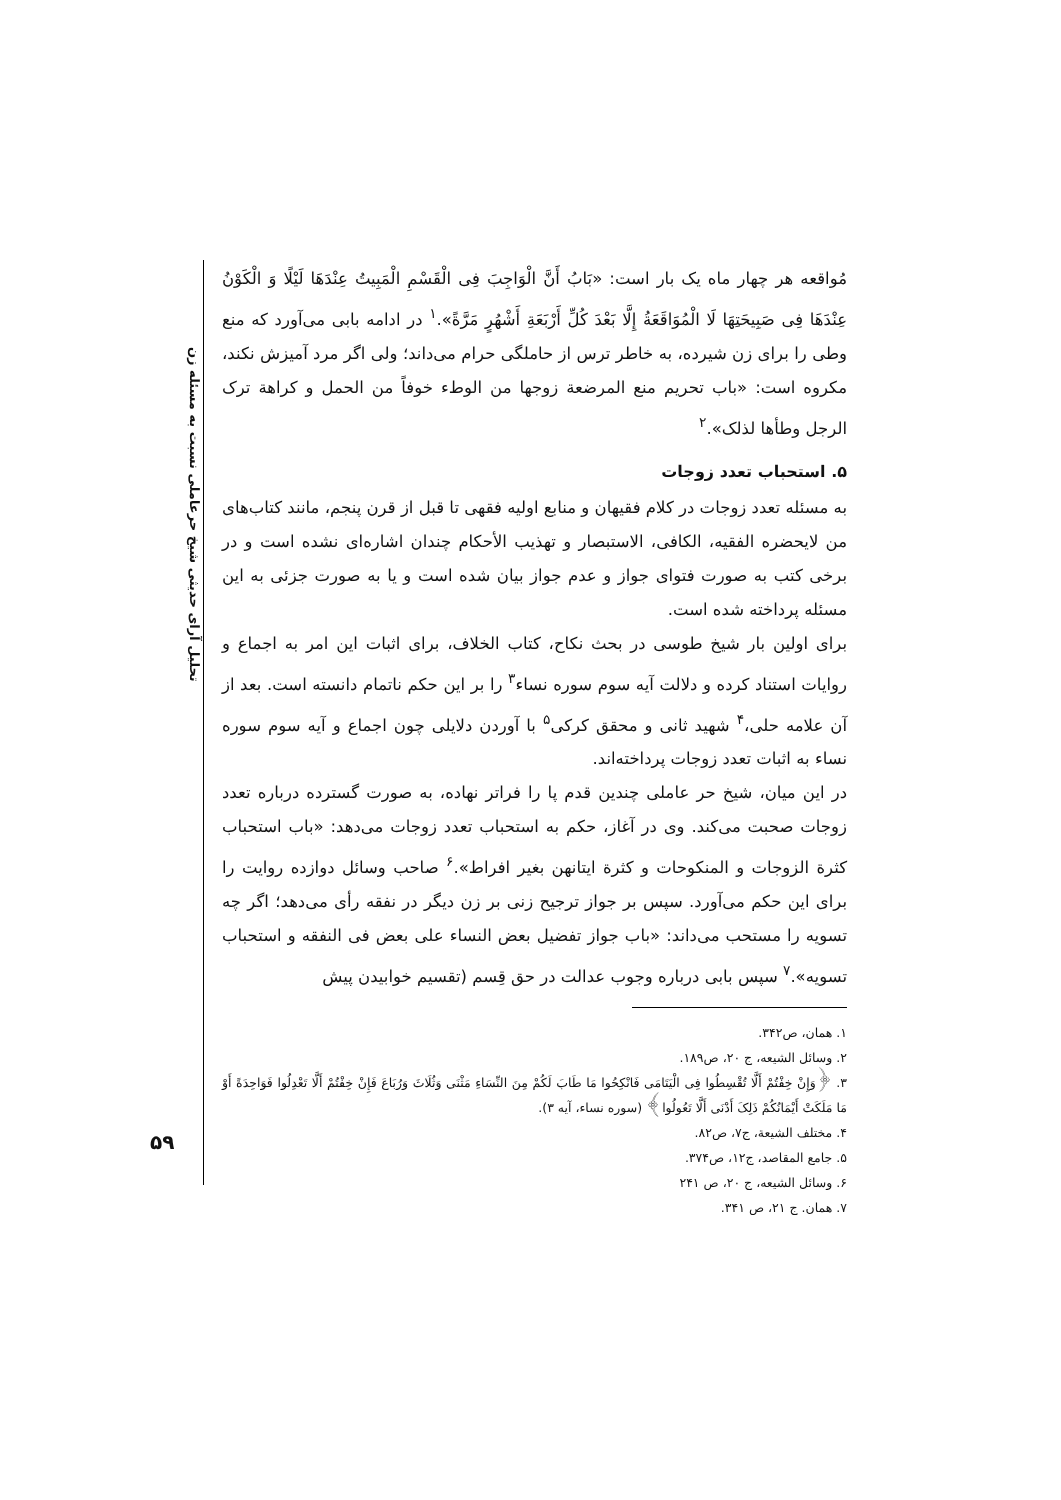تحلیل آرای حدیثی شیخ حرعاملی نسبت به مسئله زن
۵۹
مُواقعه هر چهار ماه یک بار است: «بَابُ أَنَّ الْوَاجِبَ فِی الْقَسْمِ الْمَبِیتُ عِنْدَهَا لَیْلًا وَ الْکَوْنُ عِنْدَهَا فِی صَبِیحَتِهَا لَا الْمُوَاقَعَةُ إِلَّا بَعْدَ کُلِّ أَرْبَعَةِ أَشْهُرٍ مَرَّةً».<sup>۱</sup> در ادامه بابی می‌آورد که منع وطی را برای زن شیرده، به خاطر ترس از حاملگی حرام می‌داند؛ ولی اگر مرد آمیزش نکند، مکروه است: «باب تحریم منع المرضعة زوجها من الوطء خوفاً من الحمل و کراهة ترک الرجل وطأها لذلک».<sup>۲</sup>
۵. استحباب تعدد زوجات
به مسئله تعدد زوجات در کلام فقیهان و منابع اولیه فقهی تا قبل از قرن پنجم، مانند کتاب‌های من لایحضره الفقیه، الکافی، الاستبصار و تهذیب الأحکام چندان اشاره‌ای نشده است و در برخی کتب به صورت فتوای جواز و عدم جواز بیان شده است و یا به صورت جزئی به این مسئله پرداخته شده است.
برای اولین بار شیخ طوسی در بحث نکاح، کتاب الخلاف، برای اثبات این امر به اجماع و روایات استناد کرده و دلالت آیه سوم سوره نساء<sup>۳</sup> را بر این حکم ناتمام دانسته است. بعد از آن علامه حلی،<sup>۴</sup> شهید ثانی و محقق کرکی<sup>۵</sup> با آوردن دلایلی چون اجماع و آیه سوم سوره نساء به اثبات تعدد زوجات پرداخته‌اند.
در این میان، شیخ حر عاملی چندین قدم پا را فراتر نهاده، به صورت گسترده درباره تعدد زوجات صحبت می‌کند. وی در آغاز، حکم به استحباب تعدد زوجات می‌دهد: «باب استحباب کثرة الزوجات و المنکوحات و کثرة ایتانهن بغیر افراط».<sup>۶</sup> صاحب وسائل دوازده روایت را برای این حکم می‌آورد. سپس بر جواز ترجیح زنی بر زن دیگر در نفقه رأی می‌دهد؛ اگر چه تسویه را مستحب می‌داند: «باب جواز تفضیل بعض النساء علی بعض فی النفقه و استحباب تسویه».<sup>۷</sup> سپس بابی درباره وجوب عدالت در حق قِسم (تقسیم خوابیدن پیش
۱. همان، ص۳۴۲.
۲. وسائل الشیعه، ج ۲۰، ص۱۸۹.
۳. ﴿وَإِنْ خِفْتُمْ أَلَّا تُقْسِطُوا فِی الْیَتَامَی فَانْکِحُوا مَا طَابَ لَکُمْ مِنَ النِّسَاءِ مَثْنَی وَثُلَاثَ وَرُبَاعَ فَإِنْ خِفْتُمْ أَلَّا تَعْدِلُوا فَوَاحِدَةً أَوْ مَا مَلَکَتْ أَیْمَانُکُمْ ذَلِکَ أَدْنَی أَلَّا تَعُولُوا﴾ (سوره نساء، آیه ۳).
۴. مختلف الشیعة، ج۷، ص۸۲.
۵. جامع المقاصد، ج۱۲، ص۳۷۴.
۶. وسائل الشیعه، ج ۲۰، ص ۲۴۱
۷. همان. ج ۲۱، ص ۳۴۱.